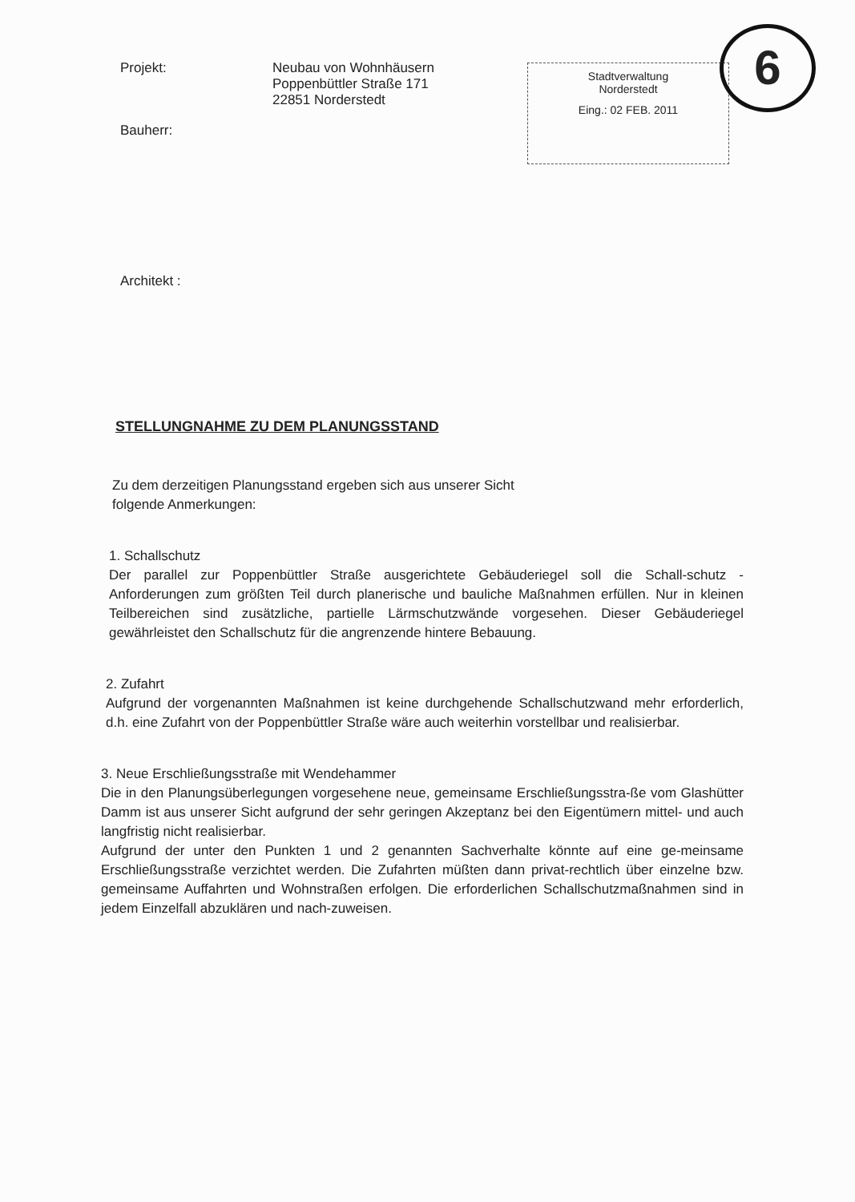Projekt: Neubau von Wohnhäusern
Poppenbüttler Straße 171
22851 Norderstedt
Bauherr:
Architekt :
Stadtverwaltung
Norderstedt
Eing.: 02 FEB. 2011
6
STELLUNGNAHME ZU DEM PLANUNGSSTAND
Zu dem derzeitigen Planungsstand ergeben sich aus unserer Sicht
folgende Anmerkungen:
1. Schallschutz
Der parallel zur Poppenbüttler Straße ausgerichtete Gebäuderiegel soll die Schall-schutz - Anforderungen zum größten Teil durch planerische und bauliche Maßnahmen erfüllen. Nur in kleinen Teilbereichen sind zusätzliche, partielle Lärmschutzwände vorgesehen. Dieser Gebäuderiegel gewährleistet den Schallschutz für die angrenzende hintere Bebauung.
2. Zufahrt
Aufgrund der vorgenannten Maßnahmen ist keine durchgehende Schallschutzwand mehr erforderlich, d.h. eine Zufahrt von der Poppenbüttler Straße wäre auch weiterhin vorstellbar und realisierbar.
3. Neue Erschließungsstraße mit Wendehammer
Die in den Planungsüberlegungen vorgesehene neue, gemeinsame Erschließungsstra-ße vom Glashütter Damm ist aus unserer Sicht aufgrund der sehr geringen Akzeptanz bei den Eigentümern mittel- und auch langfristig nicht realisierbar.
Aufgrund der unter den Punkten 1 und 2 genannten Sachverhalte könnte auf eine ge-meinsame Erschließungsstraße verzichtet werden. Die Zufahrten müßten dann privat-rechtlich über einzelne bzw. gemeinsame Auffahrten und Wohnstraßen erfolgen. Die erforderlichen Schallschutzmaßnahmen sind in jedem Einzelfall abzuklären und nach-zuweisen.